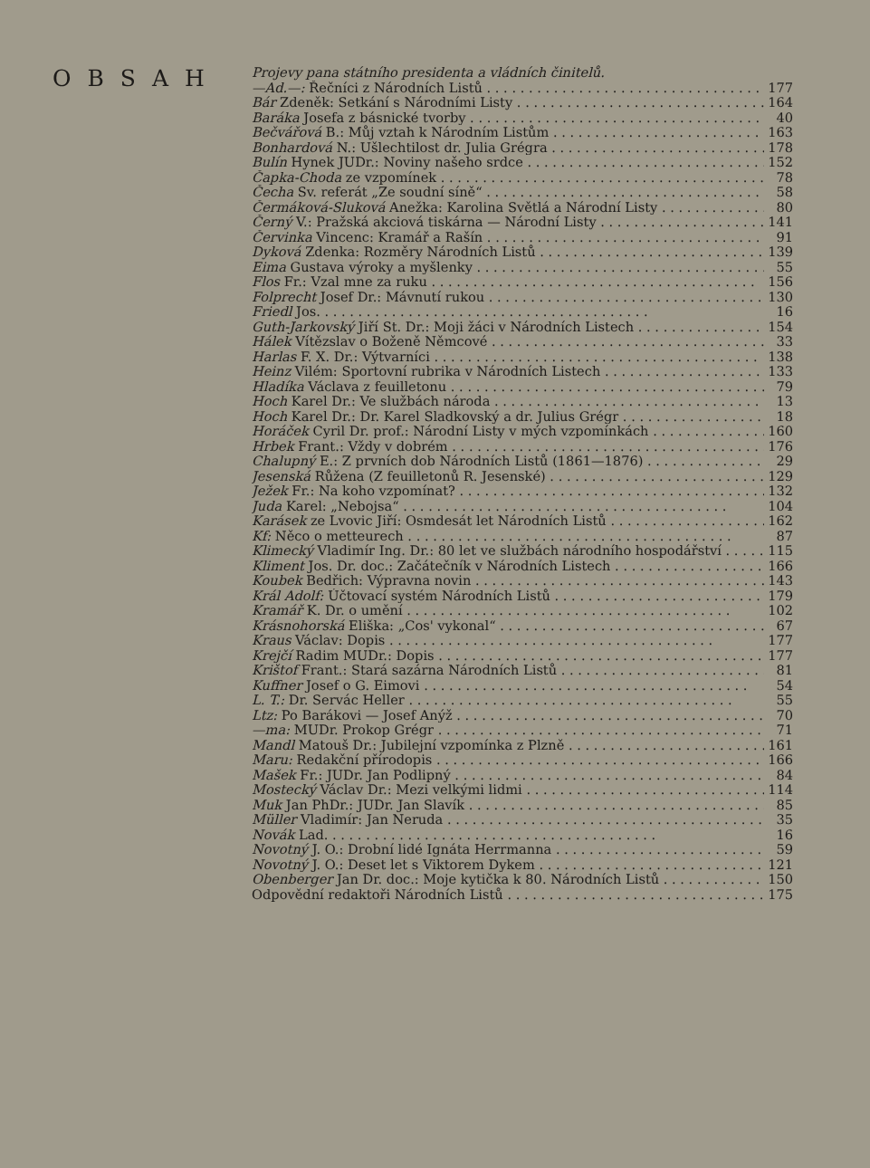OBSAH
Projevy pana státního presidenta a vládních činitelů.
—Ad.—: Řečníci z Národních Listů 177
Bár Zdeněk: Setkání s Národními Listy 164
Baráka Josefa z básnické tvorby 40
Bečvářová B.: Můj vztah k Národním Listům 163
Bonhardová N.: Ušlechtilost dr. Julia Grégra 178
Bulín Hynek JUDr.: Noviny našeho srdce 152
Čapka-Choda ze vzpomínek 78
Čecha Sv. referát „Ze soudní síně“58
Čermáková-Sluková Anežka: Karolina Světlá a Národní Listy 80
Černý V.: Pražská akciová tiskárna — Národní Listy 141
Červinka Vincenc: Kramář a Rašín 91
Dyková Zdenka: Rozměry Národních Listů 139
Eima Gustava výroky a myšlenky 55
Flos Fr.: Vzal mne za ruku 156
Folprecht Josef Dr.: Mávnutí rukou 130
Friedl Jos. 16
Guth-Jarkovský Jiří St. Dr.: Moji žáci v Národních Listech 154
Hálek Vítězslav o Boženě Němcové 33
Harlas F. X. Dr.: Výtvarníci 138
Heinz Vilém: Sportovní rubrika v Národních Listech 133
Hladíka Václava z feuilletonu 79
Hoch Karel Dr.: Ve službách národa 13
Hoch Karel Dr.: Dr. Karel Sladkovský a dr. Julius Grégr 18
Horáček Cyril Dr. prof.: Národní Listy v mých vzpomínkách 160
Hrbek Frant.: Vždy v dobrém 176
Chalupný E.: Z prvních dob Národních Listů (1861—1876) 29
Jesenská Růžena (Z feuilletonů R. Jesenské) 129
Ježek Fr.: Na koho vzpomínat? 132
Juda Karel: „Nebojsa“104
Karásek ze Lvovic Jiří: Osmdesát let Národních Listů 162
Kf: Něco o metteurech 87
Klimecký Vladimír Ing. Dr.: 80 let ve službách národního hospodářství 115
Kliment Jos. Dr. doc.: Začátečník v Národních Listech 166
Koubek Bedřich: Výpravna novin 143
Král Adolf: Účtovací systém Národních Listů 179
Kramář K. Dr. o umění 102
Krásnohorská Eliška: „Cos' vykonal“67
Kraus Václav: Dopis 177
Krejčí Radim MUDr.: Dopis 177
Krištof Frant.: Stará sazárna Národních Listů 81
Kuffner Josef o G. Eimovi 54
L. T.: Dr. Servác Heller 55
Ltz: Po Barákovi — Josef Anýž 70
—ma: MUDr. Prokop Grégr 71
Mandl Matouš Dr.: Jubilejní vzpomínka z Plzně 161
Maru: Redakční přírodopis 166
Mašek Fr.: JUDr. Jan Podlipný 84
Mostecký Václav Dr.: Mezi velkými lidmi 114
Muk Jan PhDr.: JUDr. Jan Slavík 85
Müller Vladimír: Jan Neruda 35
Novák Lad. 16
Novotný J. O.: Drobní lidé Ignáta Herrmanna 59
Novotný J. O.: Deset let s Viktorem Dykem 121
Obenberger Jan Dr. doc.: Moje kytička k 80. Národních Listů 150
Odpovědní redaktoři Národních Listů 175